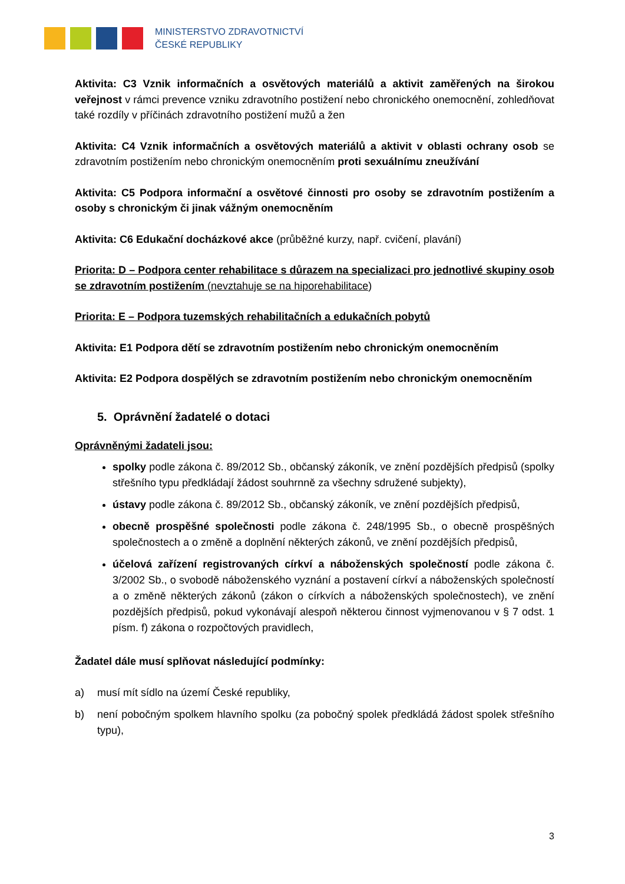MINISTERSTVO ZDRAVOTNICTVÍ
ČESKÉ REPUBLIKY
Aktivita: C3 Vznik informačních a osvětových materiálů a aktivit zaměřených na širokou veřejnost v rámci prevence vzniku zdravotního postižení nebo chronického onemocnění, zohledňovat také rozdíly v příčinách zdravotního postižení mužů a žen
Aktivita: C4 Vznik informačních a osvětových materiálů a aktivit v oblasti ochrany osob se zdravotním postižením nebo chronickým onemocněním proti sexuálnímu zneužívání
Aktivita: C5 Podpora informační a osvětové činnosti pro osoby se zdravotním postižením a osoby s chronickým či jinak vážným onemocněním
Aktivita: C6 Edukační docházkové akce (průběžné kurzy, např. cvičení, plavání)
Priorita: D – Podpora center rehabilitace s důrazem na specializaci pro jednotlivé skupiny osob se zdravotním postižením (nevztahuje se na hiporehabilitace)
Priorita: E – Podpora tuzemských rehabilitačních a edukačních pobytů
Aktivita: E1 Podpora dětí se zdravotním postižením nebo chronickým onemocněním
Aktivita: E2 Podpora dospělých se zdravotním postižením nebo chronickým onemocněním
5. Oprávnění žadatelé o dotaci
Oprávněnými žadateli jsou:
spolky podle zákona č. 89/2012 Sb., občanský zákoník, ve znění pozdějších předpisů (spolky střešního typu předkládají žádost souhrnně za všechny sdružené subjekty),
ústavy podle zákona č. 89/2012 Sb., občanský zákoník, ve znění pozdějších předpisů,
obecně prospěšné společnosti podle zákona č. 248/1995 Sb., o obecně prospěšných společnostech a o změně a doplnění některých zákonů, ve znění pozdějších předpisů,
účelová zařízení registrovaných církví a náboženských společností podle zákona č. 3/2002 Sb., o svobodě náboženského vyznání a postavení církví a náboženských společností a o změně některých zákonů (zákon o církvích a náboženských společnostech), ve znění pozdějších předpisů, pokud vykonávají alespoň některou činnost vyjmenovanou v § 7 odst. 1 písm. f) zákona o rozpočtových pravidlech,
Žadatel dále musí splňovat následující podmínky:
a) musí mít sídlo na území České republiky,
b) není pobočným spolkem hlavního spolku (za pobočný spolek předkládá žádost spolek střešního typu),
3